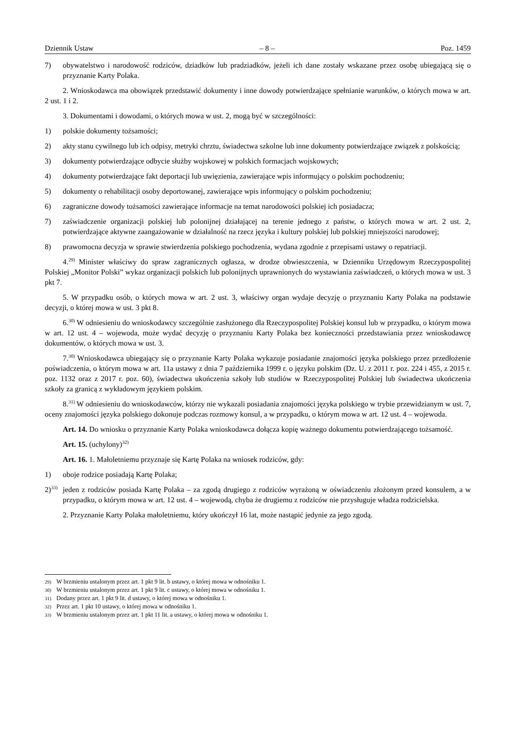Dziennik Ustaw – 8 – Poz. 1459
7) obywatelstwo i narodowość rodziców, dziadków lub pradziadków, jeżeli ich dane zostały wskazane przez osobę ubiegającą się o przyznanie Karty Polaka.
2. Wnioskodawca ma obowiązek przedstawić dokumenty i inne dowody potwierdzające spełnianie warunków, o których mowa w art. 2 ust. 1 i 2.
3. Dokumentami i dowodami, o których mowa w ust. 2, mogą być w szczególności:
1) polskie dokumenty tożsamości;
2) akty stanu cywilnego lub ich odpisy, metryki chrztu, świadectwa szkolne lub inne dokumenty potwierdzające związek z polskością;
3) dokumenty potwierdzające odbycie służby wojskowej w polskich formacjach wojskowych;
4) dokumenty potwierdzające fakt deportacji lub uwięzienia, zawierające wpis informujący o polskim pochodzeniu;
5) dokumenty o rehabilitacji osoby deportowanej, zawierające wpis informujący o polskim pochodzeniu;
6) zagraniczne dowody tożsamości zawierające informacje na temat narodowości polskiej ich posiadacza;
7) zaświadczenie organizacji polskiej lub polonijnej działającej na terenie jednego z państw, o których mowa w art. 2 ust. 2, potwierdzające aktywne zaangażowanie w działalność na rzecz języka i kultury polskiej lub polskiej mniejszości narodowej;
8) prawomocna decyzja w sprawie stwierdzenia polskiego pochodzenia, wydana zgodnie z przepisami ustawy o repatriacji.
4.<sup>29)</sup> Minister właściwy do spraw zagranicznych ogłasza, w drodze obwieszczenia, w Dzienniku Urzędowym Rzeczypospolitej Polskiej „Monitor Polski” wykaz organizacji polskich lub polonijnych uprawnionych do wystawiania zaświadczeń, o których mowa w ust. 3 pkt 7.
5. W przypadku osób, o których mowa w art. 2 ust. 3, właściwy organ wydaje decyzję o przyznaniu Karty Polaka na podstawie decyzji, o której mowa w ust. 3 pkt 8.
6.<sup>30)</sup> W odniesieniu do wnioskodawcy szczególnie zasłużonego dla Rzeczypospolitej Polskiej konsul lub w przypadku, o którym mowa w art. 12 ust. 4 – wojewoda, może wydać decyzję o przyznaniu Karty Polaka bez konieczności przedstawiania przez wnioskodawcę dokumentów, o których mowa w ust. 3.
7.<sup>30)</sup> Wnioskodawca ubiegający się o przyznanie Karty Polaka wykazuje posiadanie znajomości języka polskiego przez przedłożenie poświadczenia, o którym mowa w art. 11a ustawy z dnia 7 października 1999 r. o języku polskim (Dz. U. z 2011 r. poz. 224 i 455, z 2015 r. poz. 1132 oraz z 2017 r. poz. 60), świadectwa ukończenia szkoły lub studiów w Rzeczypospolitej Polskiej lub świadectwa ukończenia szkoły za granicą z wykładowym językiem polskim.
8.<sup>31)</sup> W odniesieniu do wnioskodawców, którzy nie wykazali posiadania znajomości języka polskiego w trybie przewidzianym w ust. 7, oceny znajomości języka polskiego dokonuje podczas rozmowy konsul, a w przypadku, o którym mowa w art. 12 ust. 4 – wojewoda.
Art. 14. Do wniosku o przyznanie Karty Polaka wnioskodawca dołącza kopię ważnego dokumentu potwierdzającego tożsamość.
Art. 15. (uchylony)<sup>32)</sup>
Art. 16. 1. Małoletniemu przyznaje się Kartę Polaka na wniosek rodziców, gdy:
1) oboje rodzice posiadają Kartę Polaka;
2)<sup>33)</sup> jeden z rodziców posiada Kartę Polaka – za zgodą drugiego z rodziców wyrażoną w oświadczeniu złożonym przed konsulem, a w przypadku, o którym mowa w art. 12 ust. 4 – wojewodą, chyba że drugiemu z rodziców nie przysługuje władza rodzicielska.
2. Przyznanie Karty Polaka małoletniemu, który ukończył 16 lat, może nastąpić jedynie za jego zgodą.
29) W brzmieniu ustalonym przez art. 1 pkt 9 lit. b ustawy, o której mowa w odnośniku 1.
30) W brzmieniu ustalonym przez art. 1 pkt 9 lit. c ustawy, o której mowa w odnośniku 1.
31) Dodany przez art. 1 pkt 9 lit. d ustawy, o której mowa w odnośniku 1.
32) Przez art. 1 pkt 10 ustawy, o której mowa w odnośniku 1.
33) W brzmieniu ustalonym przez art. 1 pkt 11 lit. a ustawy, o której mowa w odnośniku 1.